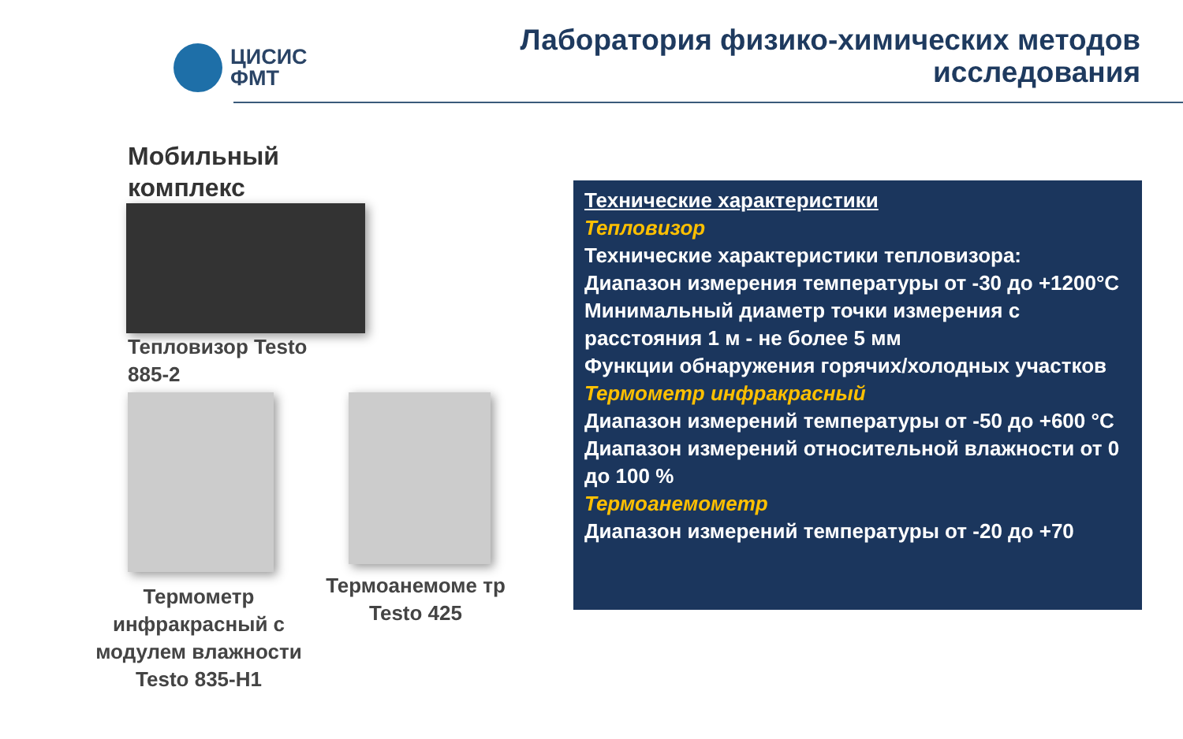ЦИСИС
ФМТ
Лаборатория физико-химических методов
исследования
Мобильный
комплекс
Тепловизор Testo
885-2
Термометр инфракрасный с модулем влажности Testo 835-H1
Термоанемоме тр Testo 425
Технические характеристики
Тепловизор
Технические характеристики тепловизора:
Диапазон измерения температуры от -30 до +1200°C
Минимальный диаметр точки измерения с расстояния 1 м - не более 5 мм
Функции обнаружения горячих/холодных участков
Термометр инфракрасный
Диапазон измерений температуры от -50 до +600 °C
Диапазон измерений относительной влажности от 0 до 100 %
Термоанемометр
Диапазон измерений температуры от -20 до +70